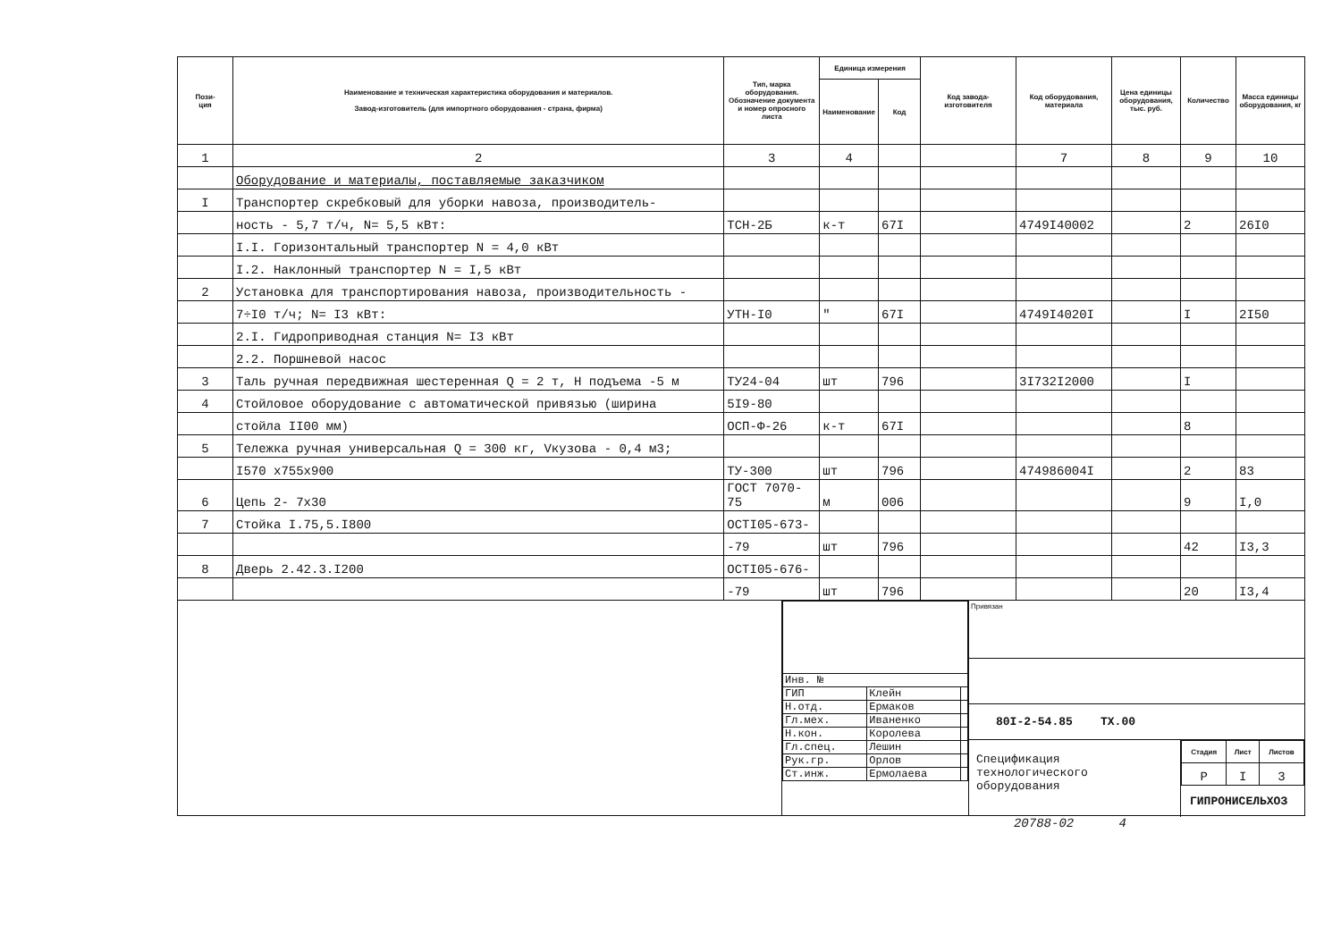| Пози- ция | Наименование и техническая характеристика оборудования и материалов. Завод-изготовитель (для импортного оборудования - страна, фирма) | Тип, марка оборудования. Обозначение документа и номер опросного листа | Единица измерения | | Код завода-изготовителя | Код оборудования, материала | Цена единицы оборудования, тыс. руб. | Количество | Масса единицы оборудования, кг |
| --- | --- | --- | --- | --- | --- | --- | --- | --- | --- |
| | | | Наименование | Код | | | | | |
| 1 | 2 | 3 | 4 | | | 7 | 8 | 9 | 10 |
| | Оборудование и материалы, поставляемые заказчиком | | | | | | | | |
| I | Транспортер скребковый для уборки навоза, производитель- | | | | | | | | |
| | ность - 5,7 т/ч, N= 5,5 кВт: | ТСН-2Б | к-т | 67I | | 4749I40002 | | 2 | 26I0 |
| | I.I. Горизонтальный транспортер N = 4,0 кВт | | | | | | | | |
| | I.2. Наклонный транспортер N = I,5 кВт | | | | | | | | |
| 2 | Установка для транспортирования навоза, производительность - | | | | | | | | |
| | 7÷I0 т/ч; N= I3 кВт: | УТН-I0 | " | 67I | | 4749I4020I | | I | 2I50 |
| | 2.I. Гидроприводная станция N= I3 кВт | | | | | | | | |
| | 2.2. Поршневой насос | | | | | | | | |
| 3 | Таль ручная передвижная шестеренная Q = 2 т, Н подъема -5 м | ТУ24-04 | шт | 796 | | 3I732I2000 | | I | |
| 4 | Стойловое оборудование с автоматической привязью (ширина | 5I9-80 | | | | | | | |
| | стойла II00 мм) | ОСП-Ф-26 | к-т | 67I | | | | 8 | |
| 5 | Тележка ручная универсальная Q = 300 кг, Vкузова - 0,4 м3; | | | | | | | | |
| | I570 х755х900 | ТУ-300 | шт | 796 | | 474986004I | | 2 | 83 |
| 6 | Цепь 2- 7х30 | ГОСТ 7070-75 | м | 006 | | | | 9 | I,0 |
| 7 | Стойка I.75,5.I800 | ОСТI05-673- | | | | | | | |
| | | -79 | шт | 796 | | | | 42 | I3,3 |
| 8 | Дверь 2.42.3.I200 | ОСТI05-676- | | | | | | | |
| | | -79 | шт | 796 | | | | 20 | I3,4 |
| Инв. № | | |
| ГИП | Клейн | |
| Н.отд. | Ермаков | |
| Гл.мех. | Иваненко | |
| Н.кон. | Королева | |
| Гл.спец. | Лешин | |
| Рук.гр. | Орлов | |
| Ст.инж. | Ермолаева | |
Привязан
80I-2-54.85 ТХ.00
Спецификация технологического оборудования
| Стадия | Лист | Листов |
| --- | --- | --- |
| Р | I | 3 |
ГИПРОНИСЕЛЬХОЗ
20788-02 4